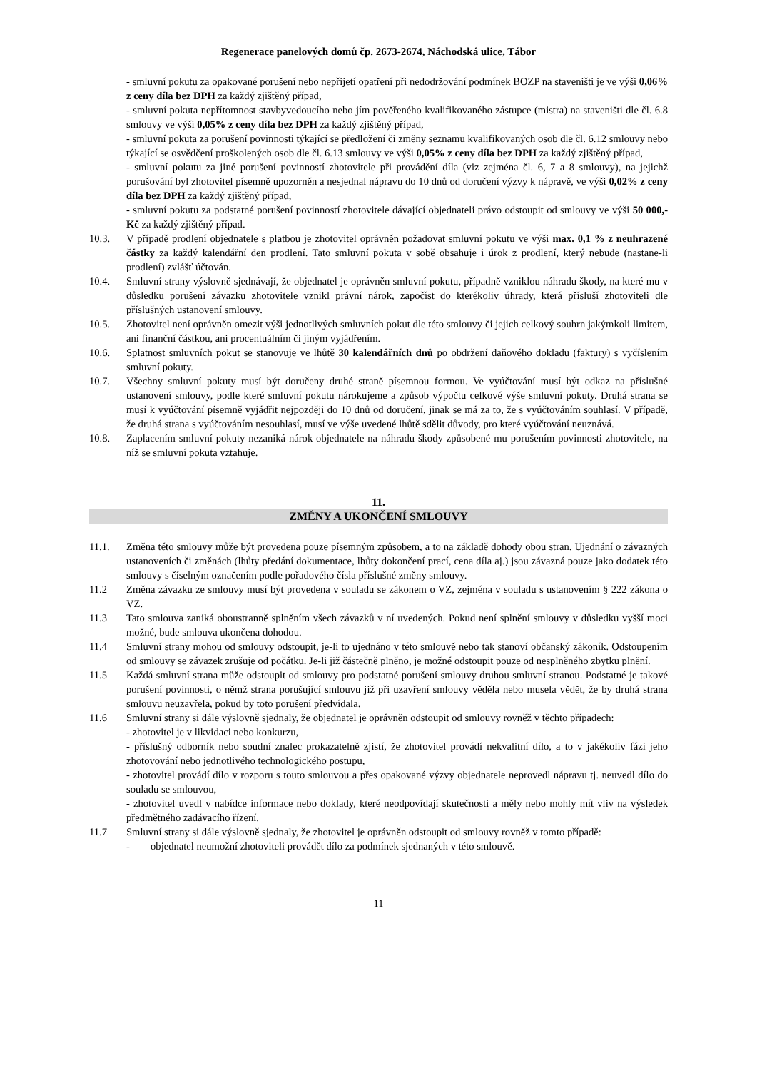Regenerace panelových domů čp. 2673-2674, Náchodská ulice, Tábor
- smluvní pokutu za opakované porušení nebo nepřijetí opatření při nedodržování podmínek BOZP na staveništi je ve výši 0,06% z ceny díla bez DPH za každý zjištěný případ,
- smluvní pokuta nepřítomnost stavbyvedoucího nebo jím pověřeného kvalifikovaného zástupce (mistra) na staveništi dle čl. 6.8 smlouvy ve výši 0,05% z ceny díla bez DPH za každý zjištěný případ,
- smluvní pokuta za porušení povinnosti týkající se předložení či změny seznamu kvalifikovaných osob dle čl. 6.12 smlouvy nebo týkající se osvědčení proškolených osob dle čl. 6.13 smlouvy ve výši 0,05% z ceny díla bez DPH za každý zjištěný případ,
- smluvní pokutu za jiné porušení povinností zhotovitele při provádění díla (viz zejména čl. 6, 7 a 8 smlouvy), na jejichž porušování byl zhotovitel písemně upozorněn a nesjednal nápravu do 10 dnů od doručení výzvy k nápravě, ve výši 0,02% z ceny díla bez DPH za každý zjištěný případ,
- smluvní pokutu za podstatné porušení povinností zhotovitele dávající objednateli právo odstoupit od smlouvy ve výši 50 000,- Kč za každý zjištěný případ.
10.3. V případě prodlení objednatele s platbou je zhotovitel oprávněn požadovat smluvní pokutu ve výši max. 0,1 % z neuhrazené částky za každý kalendářní den prodlení. Tato smluvní pokuta v sobě obsahuje i úrok z prodlení, který nebude (nastane-li prodlení) zvlášť účtován.
10.4. Smluvní strany výslovně sjednávají, že objednatel je oprávněn smluvní pokutu, případně vzniklou náhradu škody, na které mu v důsledku porušení závazku zhotovitele vznikl právní nárok, započíst do kterékoliv úhrady, která přísluší zhotoviteli dle příslušných ustanovení smlouvy.
10.5. Zhotovitel není oprávněn omezit výši jednotlivých smluvních pokut dle této smlouvy či jejich celkový souhrn jakýmkoli limitem, ani finanční částkou, ani procentuálním či jiným vyjádřením.
10.6. Splatnost smluvních pokut se stanovuje ve lhůtě 30 kalendářních dnů po obdržení daňového dokladu (faktury) s vyčíslením smluvní pokuty.
10.7. Všechny smluvní pokuty musí být doručeny druhé straně písemnou formou. Ve vyúčtování musí být odkaz na příslušné ustanovení smlouvy, podle které smluvní pokutu nárokujeme a způsob výpočtu celkové výše smluvní pokuty. Druhá strana se musí k vyúčtování písemně vyjádřit nejpozději do 10 dnů od doručení, jinak se má za to, že s vyúčtováním souhlasí. V případě, že druhá strana s vyúčtováním nesouhlasí, musí ve výše uvedené lhůtě sdělit důvody, pro které vyúčtování neuznává.
10.8. Zaplacením smluvní pokuty nezaniká nárok objednatele na náhradu škody způsobené mu porušením povinnosti zhotovitele, na níž se smluvní pokuta vztahuje.
11.
ZMĚNY A UKONČENÍ SMLOUVY
11.1. Změna této smlouvy může být provedena pouze písemným způsobem, a to na základě dohody obou stran. Ujednání o závazných ustanoveních či změnách (lhůty předání dokumentace, lhůty dokončení prací, cena díla aj.) jsou závazná pouze jako dodatek této smlouvy s číselným označením podle pořadového čísla příslušné změny smlouvy.
11.2 Změna závazku ze smlouvy musí být provedena v souladu se zákonem o VZ, zejména v souladu s ustanovením § 222 zákona o VZ.
11.3 Tato smlouva zaniká oboustranně splněním všech závazků v ní uvedených. Pokud není splnění smlouvy v důsledku vyšší moci možné, bude smlouva ukončena dohodou.
11.4 Smluvní strany mohou od smlouvy odstoupit, je-li to ujednáno v této smlouvě nebo tak stanoví občanský zákoník. Odstoupením od smlouvy se závazek zrušuje od počátku. Je-li již částečně plněno, je možné odstoupit pouze od nesplněného zbytku plnění.
11.5 Každá smluvní strana může odstoupit od smlouvy pro podstatné porušení smlouvy druhou smluvní stranou. Podstatné je takové porušení povinnosti, o němž strana porušující smlouvu již při uzavření smlouvy věděla nebo musela vědět, že by druhá strana smlouvu neuzavřela, pokud by toto porušení předvídala.
11.6 Smluvní strany si dále výslovně sjednaly, že objednatel je oprávněn odstoupit od smlouvy rovněž v těchto případech:
- zhotovitel je v likvidaci nebo konkurzu,
- příslušný odborník nebo soudní znalec prokazatelně zjistí, že zhotovitel provádí nekvalitní dílo, a to v jakékoliv fázi jeho zhotovování nebo jednotlivého technologického postupu,
- zhotovitel provádí dílo v rozporu s touto smlouvou a přes opakované výzvy objednatele neprovedl nápravu tj. neuvedl dílo do souladu se smlouvou,
- zhotovitel uvedl v nabídce informace nebo doklady, které neodpovídají skutečnosti a měly nebo mohly mít vliv na výsledek předmětného zadávacího řízení.
11.7 Smluvní strany si dále výslovně sjednaly, že zhotovitel je oprávněn odstoupit od smlouvy rovněž v tomto případě:
- objednatel neumožní zhotoviteli provádět dílo za podmínek sjednaných v této smlouvě.
11